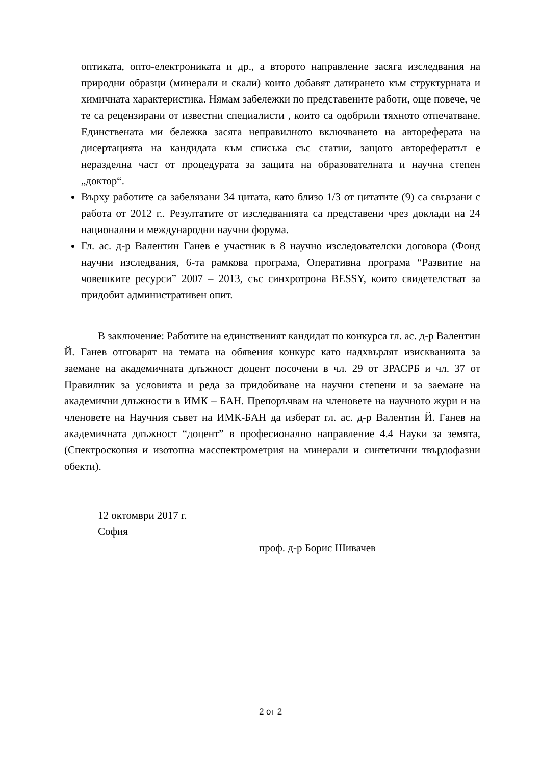оптиката, опто-електрониката и др., а второто направление засяга изследвания на природни образци (минерали и скали) които добавят датирането към структурната и химичната характеристика. Нямам забележки по представените работи, още повече, че те са рецензирани от известни специалисти , които са одобрили тяхното отпечатване. Единствената ми бележка засяга неправилното включването на автореферата на дисертацията на кандидата към списъка със статии, защото авторефератът е неразделна част от процедурата за защита на образователната и научна степен „доктор“.
Върху работите са забелязани 34 цитата, като близо 1/3 от цитатите (9) са свързани с работа от 2012 г.. Резултатите от изследванията са представени чрез доклади на 24 национални и международни научни форума.
Гл. ас. д-р Валентин Ганев е участник в 8 научно изследователски договора (Фонд научни изследвания, 6-та рамкова програма, Оперативна програма “Развитие на човешките ресурси” 2007 – 2013, със синхротрона BESSY, които свидетелстват за придобит административен опит.
В заключение: Работите на единственият кандидат по конкурса гл. ас. д-р Валентин Й. Ганев отговарят на темата на обявения конкурс като надхвърлят изискванията за заемане на академичната длъжност доцент посочени в чл. 29 от ЗРАСРБ и чл. 37 от Правилник за условията и реда за придобиване на научни степени и за заемане на академични длъжности в ИМК – БАН. Препоръчвам на членовете на научното жури и на членовете на Научния съвет на ИМК-БАН да изберат гл. ас. д-р Валентин Й. Ганев на академичната длъжност “доцент” в професионално направление 4.4 Науки за земята, (Спектроскопия и изотопна масспектрометрия на минерали и синтетични твърдофазни обекти).
12 октомври 2017 г.
София
проф. д-р Борис Шивачев
2 от 2